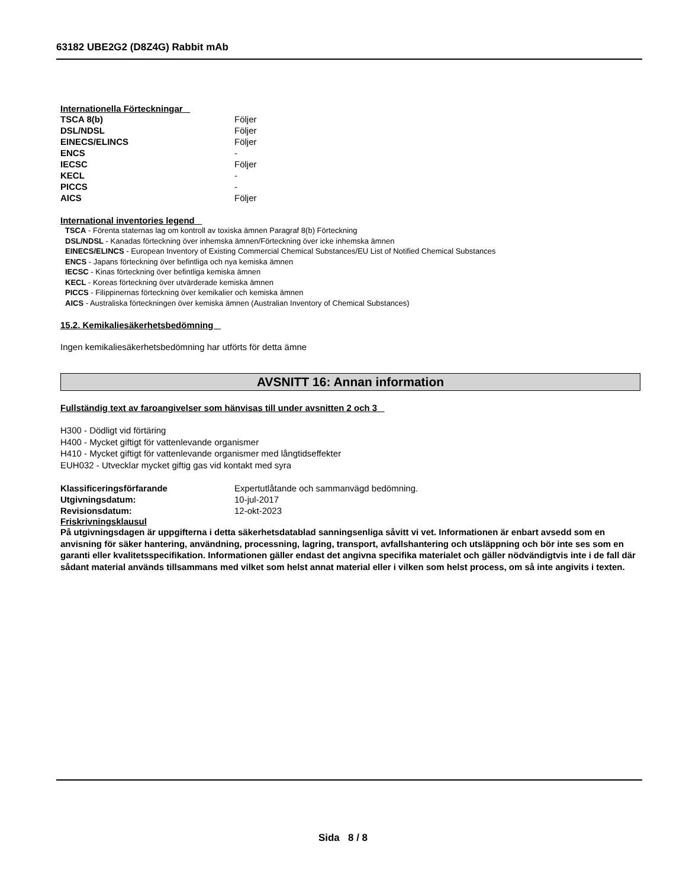63182 UBE2G2 (D8Z4G) Rabbit mAb
Internationella Förteckningar
| TSCA 8(b) | Följer |
| DSL/NDSL | Följer |
| EINECS/ELINCS | Följer |
| ENCS | - |
| IECSC | Följer |
| KECL | - |
| PICCS | - |
| AICS | Följer |
International inventories legend
TSCA - Förenta staternas lag om kontroll av toxiska ämnen Paragraf 8(b) Förteckning
DSL/NDSL - Kanadas förteckning över inhemska ämnen/Förteckning över icke inhemska ämnen
EINECS/ELINCS - European Inventory of Existing Commercial Chemical Substances/EU List of Notified Chemical Substances
ENCS - Japans förteckning över befintliga och nya kemiska ämnen
IECSC - Kinas förteckning över befintliga kemiska ämnen
KECL - Koreas förteckning över utvärderade kemiska ämnen
PICCS - Filippinernas förteckning över kemikalier och kemiska ämnen
AICS - Australiska förteckningen över kemiska ämnen (Australian Inventory of Chemical Substances)
15.2. Kemikaliesäkerhetsbedömning
Ingen kemikaliesäkerhetsbedömning har utförts för detta ämne
AVSNITT 16: Annan information
Fullständig text av faroangivelser som hänvisas till under avsnitten 2 och 3
H300 - Dödligt vid förtäring
H400 - Mycket giftigt för vattenlevande organismer
H410 - Mycket giftigt för vattenlevande organismer med långtidseffekter
EUH032 - Utvecklar mycket giftig gas vid kontakt med syra
| Klassificeringsförfarande | Expertutlåtande och sammanvägd bedömning. |
| Utgivningsdatum: | 10-jul-2017 |
| Revisionsdatum: | 12-okt-2023 |
Friskrivningsklausul
På utgivningsdagen är uppgifterna i detta säkerhetsdatablad sanningsenliga såvitt vi vet. Informationen är enbart avsedd som en anvisning för säker hantering, användning, processning, lagring, transport, avfallshantering och utsläppning och bör inte ses som en garanti eller kvalitetsspecifikation. Informationen gäller endast det angivna specifika materialet och gäller nödvändigtvis inte i de fall där sådant material används tillsammans med vilket som helst annat material eller i vilken som helst process, om så inte angivits i texten.
Sida 8 / 8